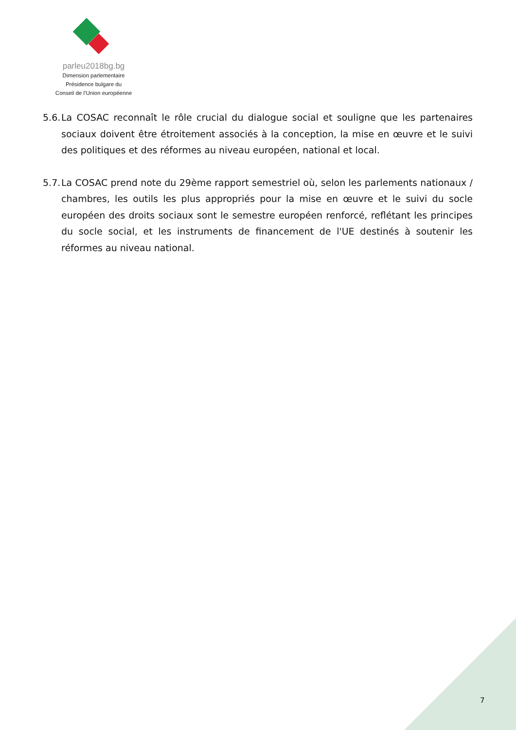parleu2018bg.bg
Dimension parlementaire
Présidence bulgare du
Conseil de l’Union européenne
5.6. La COSAC reconnaît le rôle crucial du dialogue social et souligne que les partenaires sociaux doivent être étroitement associés à la conception, la mise en œuvre et le suivi des politiques et des réformes au niveau européen, national et local.
5.7. La COSAC prend note du 29ème rapport semestriel où, selon les parlements nationaux / chambres, les outils les plus appropriés pour la mise en œuvre et le suivi du socle européen des droits sociaux sont le semestre européen renforcé, reflétant les principes du socle social, et les instruments de financement de l'UE destinés à soutenir les réformes au niveau national.
7